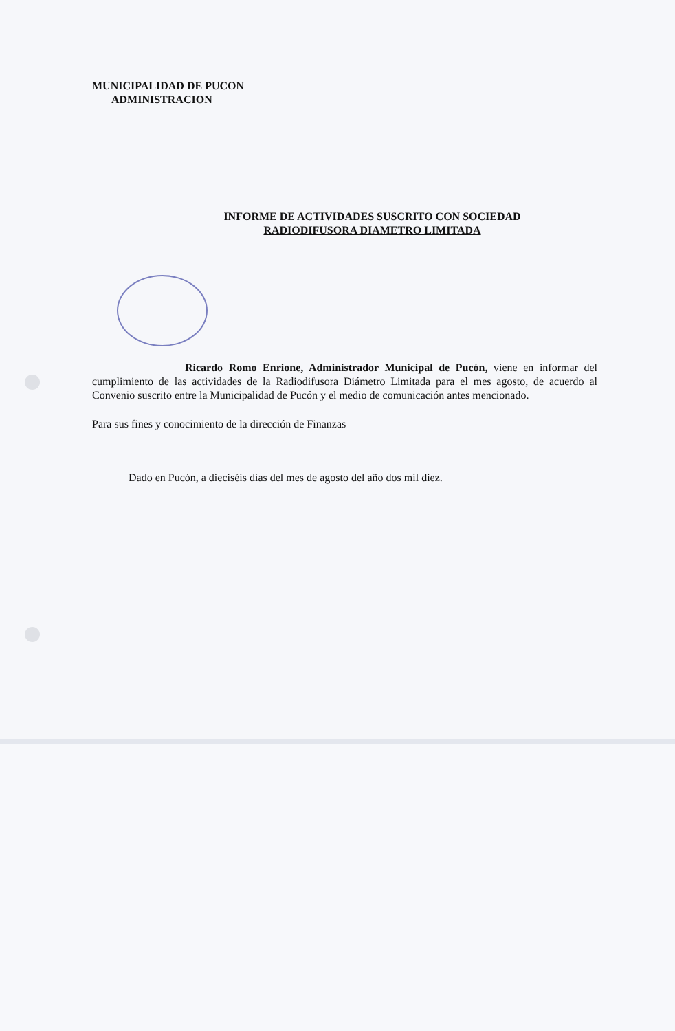MUNICIPALIDAD DE PUCON
ADMINISTRACION
INFORME DE ACTIVIDADES SUSCRITO CON SOCIEDAD
RADIODIFUSORA DIAMETRO LIMITADA
Ricardo Romo Enrione, Administrador Municipal de Pucón, viene en informar del cumplimiento de las actividades de la Radiodifusora Diámetro Limitada para el mes agosto, de acuerdo al Convenio suscrito entre la Municipalidad de Pucón y el medio de comunicación antes mencionado.
Para sus fines y conocimiento de la dirección de Finanzas
Dado en Pucón, a dieciséis días del mes de agosto del año dos mil diez.